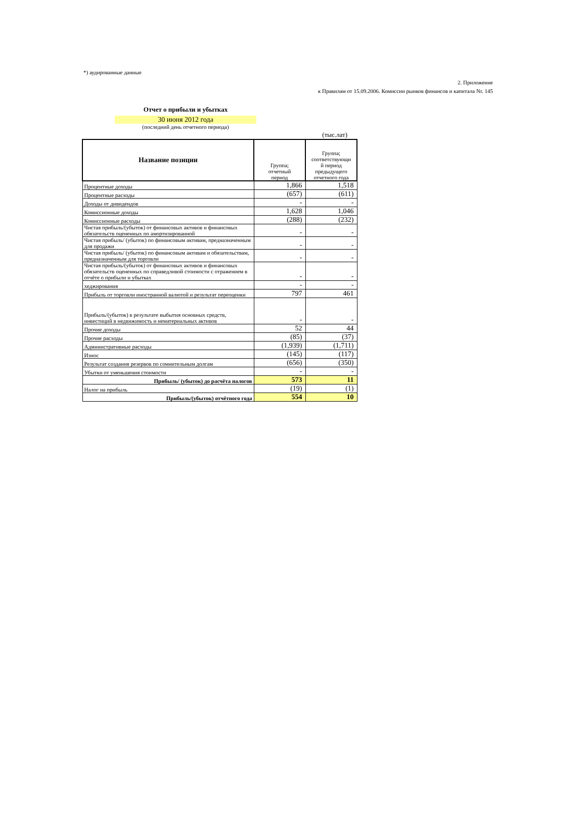*) аудированные данные
2. Приложение
к Правилам от 15.09.2006. Комиссии рынков финансов и капитала Nr. 145
Отчет о прибыли и убытках
30 июня 2012 года
(последний день отчетного периода)
(тыс.лат)
| Название позиции | Группа; отчетный период | Группа; соответствующи й период предыдущего отчетного года |
| --- | --- | --- |
| Процентные доходы | 1,866 | 1,518 |
| Процентные расходы | (657) | (611) |
| Доходы от дивидендов | - | - |
| Комиссионные доходы | 1,628 | 1,046 |
| Комиссионные расходы | (288) | (232) |
| Чистая прибыль/(убыток) от финансовых активов и финансовых обязательств оцененных по амортизированной | - | - |
| Чистая прибыль/ (убыток) по финансовым активам, предназначенным для продажи | - | - |
| Чистая прибыль/ (убыток) по финансовым активам и обязательствам, предназначенным для торговли | - | - |
| Чистая прибыль/(убыток) от финансовых активов и финансовых обязательств оцененных по справедливой стоимости с отражением в отчёте о прибыли и убытках | - | - |
| хеджирования | - | - |
| Прибыль от торговли иностранной валютой и результат переоценки | 797 | 461 |
| Прибыль/(убыток) в результате выбытия основных средств, инвестиций в недвижимость и нематериальных активов | - | - |
| Прочие доходы | 52 | 44 |
| Прочие расходы | (85) | (37) |
| Административные расходы | (1,939) | (1,711) |
| Износ | (145) | (117) |
| Результат создания резервов по сомнительным долгам | (656) | (350) |
| Убытки от уменьшения стоимости | - | - |
| Прибыль/ (убыток) до расчёта налогов | 573 | 11 |
| Налог на прибыль | (19) | (1) |
| Прибыль/(убыток) отчётного года | 554 | 10 |